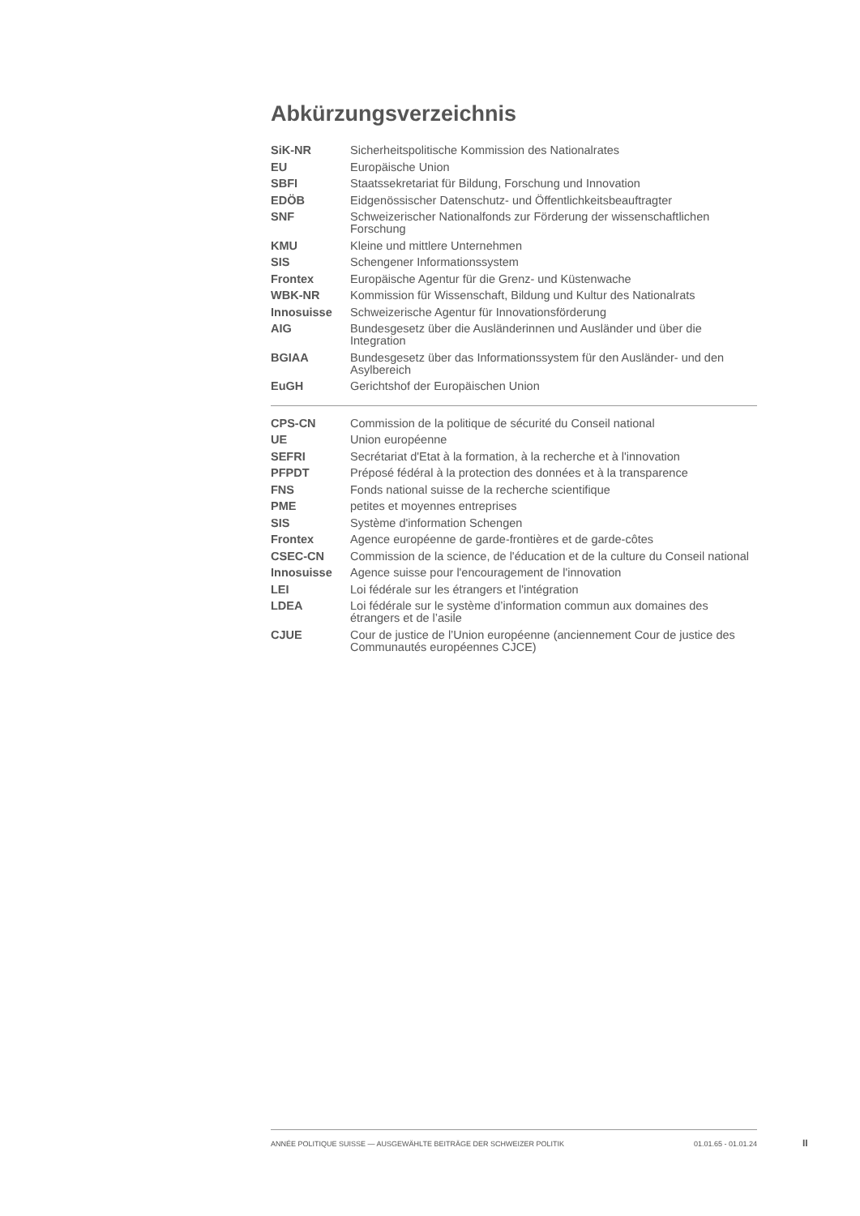Abkürzungsverzeichnis
| SiK-NR | Sicherheitspolitische Kommission des Nationalrates |
| EU | Europäische Union |
| SBFI | Staatssekretariat für Bildung, Forschung und Innovation |
| EDÖB | Eidgenössischer Datenschutz- und Öffentlichkeitsbeauftragter |
| SNF | Schweizerischer Nationalfonds zur Förderung der wissenschaftlichen Forschung |
| KMU | Kleine und mittlere Unternehmen |
| SIS | Schengener Informationssystem |
| Frontex | Europäische Agentur für die Grenz- und Küstenwache |
| WBK-NR | Kommission für Wissenschaft, Bildung und Kultur des Nationalrats |
| Innosuisse | Schweizerische Agentur für Innovationsförderung |
| AIG | Bundesgesetz über die Ausländerinnen und Ausländer und über die Integration |
| BGIAA | Bundesgesetz über das Informationssystem für den Ausländer- und den Asylbereich |
| EuGH | Gerichtshof der Europäischen Union |
| CPS-CN | Commission de la politique de sécurité du Conseil national |
| UE | Union européenne |
| SEFRI | Secrétariat d'Etat à la formation, à la recherche et à l'innovation |
| PFPDT | Préposé fédéral à la protection des données et à la transparence |
| FNS | Fonds national suisse de la recherche scientifique |
| PME | petites et moyennes entreprises |
| SIS | Système d'information Schengen |
| Frontex | Agence européenne de garde-frontières et de garde-côtes |
| CSEC-CN | Commission de la science, de l'éducation et de la culture du Conseil national |
| Innosuisse | Agence suisse pour l'encouragement de l'innovation |
| LEI | Loi fédérale sur les étrangers et l'intégration |
| LDEA | Loi fédérale sur le système d’information commun aux domaines des étrangers et de l’asile |
| CJUE | Cour de justice de l’Union européenne (anciennement Cour de justice des Communautés européennes CJCE) |
ANNÉE POLITIQUE SUISSE — AUSGEWÄHLTE BEITRÄGE DER SCHWEIZER POLITIK 01.01.65 - 01.01.24
II